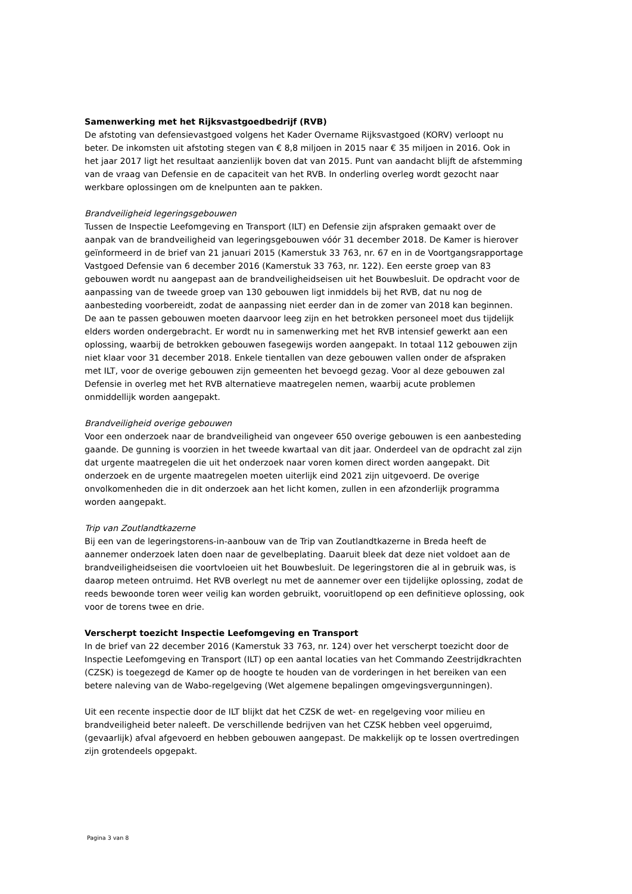Samenwerking met het Rijksvastgoedbedrijf (RVB)
De afstoting van defensievastgoed volgens het Kader Overname Rijksvastgoed (KORV) verloopt nu beter. De inkomsten uit afstoting stegen van € 8,8 miljoen in 2015 naar € 35 miljoen in 2016. Ook in het jaar 2017 ligt het resultaat aanzienlijk boven dat van 2015. Punt van aandacht blijft de afstemming van de vraag van Defensie en de capaciteit van het RVB. In onderling overleg wordt gezocht naar werkbare oplossingen om de knelpunten aan te pakken.
Brandveiligheid legeringsgebouwen
Tussen de Inspectie Leefomgeving en Transport (ILT) en Defensie zijn afspraken gemaakt over de aanpak van de brandveiligheid van legeringsgebouwen vóór 31 december 2018. De Kamer is hierover geïnformeerd in de brief van 21 januari 2015 (Kamerstuk 33 763, nr. 67 en in de Voortgangsrapportage Vastgoed Defensie van 6 december 2016 (Kamerstuk 33 763, nr. 122). Een eerste groep van 83 gebouwen wordt nu aangepast aan de brandveiligheidseisen uit het Bouwbesluit. De opdracht voor de aanpassing van de tweede groep van 130 gebouwen ligt inmiddels bij het RVB, dat nu nog de aanbesteding voorbereidt, zodat de aanpassing niet eerder dan in de zomer van 2018 kan beginnen. De aan te passen gebouwen moeten daarvoor leeg zijn en het betrokken personeel moet dus tijdelijk elders worden ondergebracht. Er wordt nu in samenwerking met het RVB intensief gewerkt aan een oplossing, waarbij de betrokken gebouwen fasegewijs worden aangepakt. In totaal 112 gebouwen zijn niet klaar voor 31 december 2018. Enkele tientallen van deze gebouwen vallen onder de afspraken met ILT, voor de overige gebouwen zijn gemeenten het bevoegd gezag. Voor al deze gebouwen zal Defensie in overleg met het RVB alternatieve maatregelen nemen, waarbij acute problemen onmiddellijk worden aangepakt.
Brandveiligheid overige gebouwen
Voor een onderzoek naar de brandveiligheid van ongeveer 650 overige gebouwen is een aanbesteding gaande. De gunning is voorzien in het tweede kwartaal van dit jaar. Onderdeel van de opdracht zal zijn dat urgente maatregelen die uit het onderzoek naar voren komen direct worden aangepakt. Dit onderzoek en de urgente maatregelen moeten uiterlijk eind 2021 zijn uitgevoerd. De overige onvolkomenheden die in dit onderzoek aan het licht komen, zullen in een afzonderlijk programma worden aangepakt.
Trip van Zoutlandtkazerne
Bij een van de legeringstorens-in-aanbouw van de Trip van Zoutlandtkazerne in Breda heeft de aannemer onderzoek laten doen naar de gevelbeplating. Daaruit bleek dat deze niet voldoet aan de brandveiligheidseisen die voortvloeien uit het Bouwbesluit. De legeringstoren die al in gebruik was, is daarop meteen ontruimd. Het RVB overlegt nu met de aannemer over een tijdelijke oplossing, zodat de reeds bewoonde toren weer veilig kan worden gebruikt, vooruitlopend op een definitieve oplossing, ook voor de torens twee en drie.
Verscherpt toezicht Inspectie Leefomgeving en Transport
In de brief van 22 december 2016 (Kamerstuk 33 763, nr. 124) over het verscherpt toezicht door de Inspectie Leefomgeving en Transport (ILT) op een aantal locaties van het Commando Zeestrijdkrachten (CZSK) is toegezegd de Kamer op de hoogte te houden van de vorderingen in het bereiken van een betere naleving van de Wabo-regelgeving (Wet algemene bepalingen omgevingsvergunningen).
Uit een recente inspectie door de ILT blijkt dat het CZSK de wet- en regelgeving voor milieu en brandveiligheid beter naleeft. De verschillende bedrijven van het CZSK hebben veel opgeruimd, (gevaarlijk) afval afgevoerd en hebben gebouwen aangepast. De makkelijk op te lossen overtredingen zijn grotendeels opgepakt.
Pagina 3 van 8